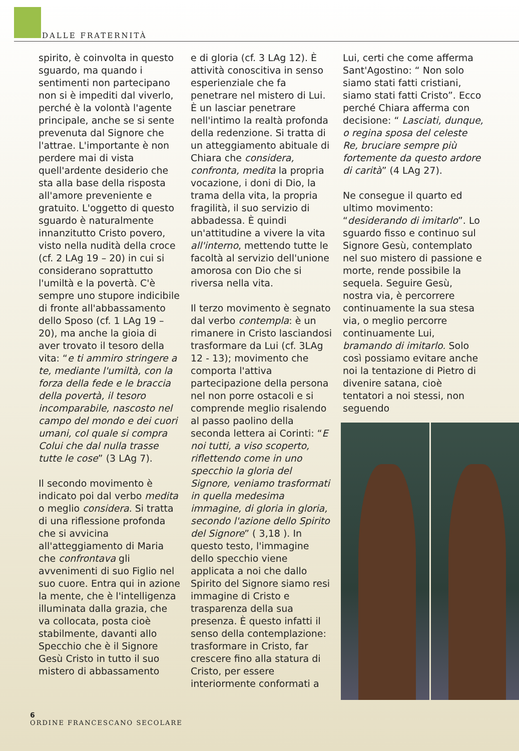DALLE FRATERNITÀ
spirito, è coinvolta in questo sguardo, ma quando i sentimenti non partecipano non si è impediti dal viverlo, perché è la volontà l'agente principale, anche se si sente prevenuta dal Signore che l'attrae. L'importante è non perdere mai di vista quell'ardente desiderio che sta alla base della risposta all'amore preveniente e gratuito. L'oggetto di questo sguardo è naturalmente innanzitutto Cristo povero, visto nella nudità della croce (cf. 2 LAg 19 – 20) in cui si considerano soprattutto l'umiltà e la povertà. C'è sempre uno stupore indicibile di fronte all'abbassamento dello Sposo (cf. 1 LAg 19 – 20), ma anche la gioia di aver trovato il tesoro della vita: “e ti ammiro stringere a te, mediante l'umiltà, con la forza della fede e le braccia della povertà, il tesoro incomparabile, nascosto nel campo del mondo e dei cuori umani, col quale si compra Colui che dal nulla trasse tutte le cose” (3 LAg 7).
Il secondo movimento è indicato poi dal verbo medita o meglio considera. Si tratta di una riflessione profonda che si avvicina all'atteggiamento di Maria che confrontava gli avvenimenti di suo Figlio nel suo cuore. Entra qui in azione la mente, che è l'intelligenza illuminata dalla grazia, che va collocata, posta cioè stabilmente, davanti allo Specchio che è il Signore Gesù Cristo in tutto il suo mistero di abbassamento
e di gloria (cf. 3 LAg 12). È attività conoscitiva in senso esperienziale che fa penetrare nel mistero di Lui. È un lasciar penetrare nell'intimo la realtà profonda della redenzione. Si tratta di un atteggiamento abituale di Chiara che considera, confronta, medita la propria vocazione, i doni di Dio, la trama della vita, la propria fragilità, il suo servizio di abbadessa. È quindi un'attitudine a vivere la vita all'interno, mettendo tutte le facoltà al servizio dell'unione amorosa con Dio che si riversa nella vita.
Il terzo movimento è segnato dal verbo contempla: è un rimanere in Cristo lasciandosi trasformare da Lui (cf. 3LAg 12 - 13); movimento che comporta l'attiva partecipazione della persona nel non porre ostacoli e si comprende meglio risalendo al passo paolino della seconda lettera ai Corinti: “E noi tutti, a viso scoperto, riflettendo come in uno specchio la gloria del Signore, veniamo trasformati in quella medesima immagine, di gloria in gloria, secondo l'azione dello Spirito del Signore” ( 3,18 ). In questo testo, l'immagine dello specchio viene applicata a noi che dallo Spirito del Signore siamo resi immagine di Cristo e trasparenza della sua presenza. È questo infatti il senso della contemplazione: trasformare in Cristo, far crescere fino alla statura di Cristo, per essere interiormente conformati a
Lui, certi che come afferma Sant'Agostino: “ Non solo siamo stati fatti cristiani, siamo stati fatti Cristo”. Ecco perché Chiara afferma con decisione: “ Lasciati, dunque, o regina sposa del celeste Re, bruciare sempre più fortemente da questo ardore di carità” (4 LAg 27).
Ne consegue il quarto ed ultimo movimento: “desiderando di imitarlo”. Lo sguardo fisso e continuo sul Signore Gesù, contemplato nel suo mistero di passione e morte, rende possibile la sequela. Seguire Gesù, nostra via, è percorrere continuamente la sua stesa via, o meglio percorre continuamente Lui, bramando di imitarlo. Solo così possiamo evitare anche noi la tentazione di Pietro di divenire satana, cioè tentatori a noi stessi, non seguendo
6
ORDINE FRANCESCANO SECOLARE